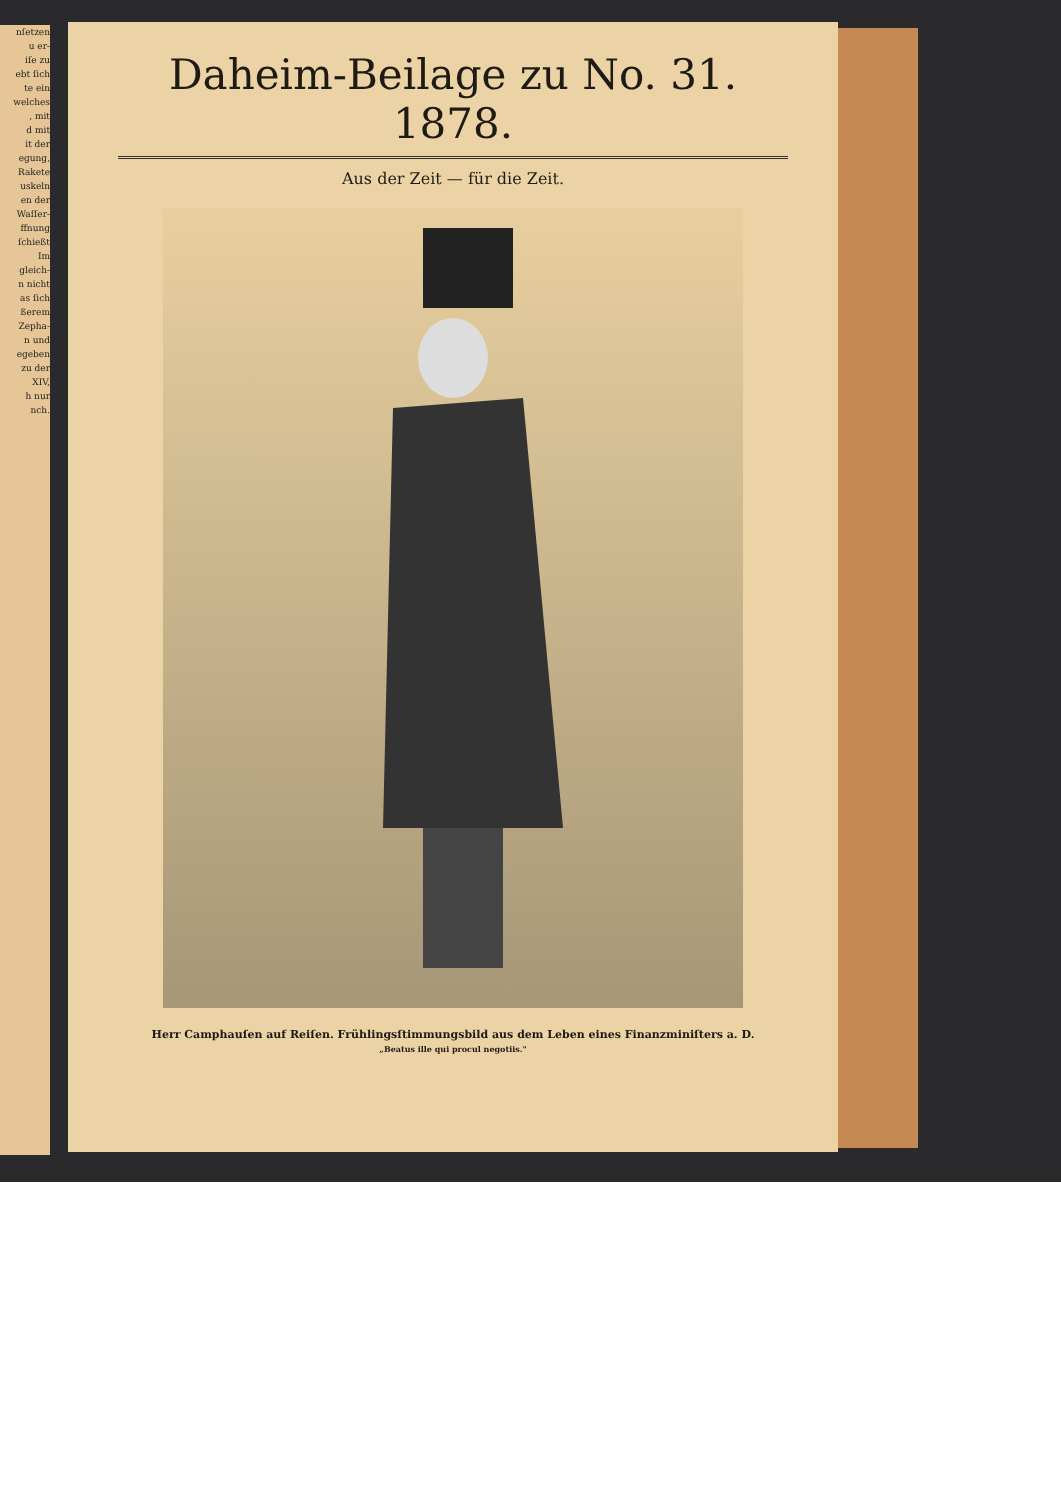nſetzen
u er-
iſe zu
ebt ſich
te ein
welches
, mit
d mit
it der
egung,
Rakete
uskeln
en der
Waſſer-
ffnung
ſchießt
Im
gleich-
n nicht
as ſich
ßerem
Zepha-
n und
egeben
zu der
XIV,
h nur
nch.
Daheim-Beilage zu No. 31. 1878.
Aus der Zeit — für die Zeit.
Herr Camphauſen auf Reiſen. Frühlingsſtimmungsbild aus dem Leben eines Finanzminiſters a. D.
„Beatus ille qui procul negotiis."